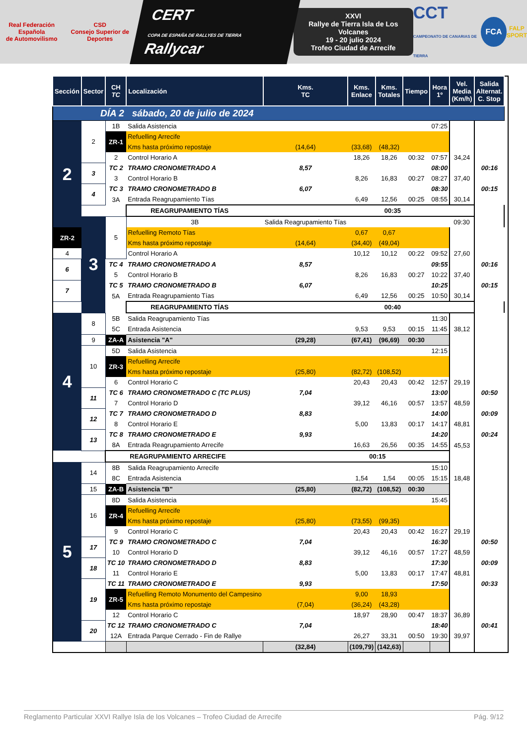Real Federación Española
de Automovilismo
CSD
Consejo Superior de Deportes
CERT
COPA DE ESPAÑA DE RALLYES DE TIERRA Rallycar
XXVI
Rallye de Tierra Isla de Los Volcanes
19 - 20 julio 2024
Trofeo Ciudad de Arrecife
CCT
CAMPEONATO DE CANARIAS DE TIERRA
FCA
FALP
SPORT
| Sección | Sector | CH TC | Localización | Kms. TC | Kms. Enlace | Kms. Totales | Tiempo | Hora 1º | Vel. Media (Km/h) | Salida Alternat. C. Stop | |
| --- | --- | --- | --- | --- | --- | --- | --- | --- | --- | --- | --- |
| DÍA 2 sábado, 20 de julio de 2024 | | | | | | | | | | | |
| 2 | 2 | 1B | Salida Asistencia | | | | | 07:25 | | | |
| | | ZR-1 | Refuelling Arrecife | | | | | | | | |
| | | | Kms hasta próximo repostaje | (14,64) | (33,68) | (48,32) | | | | | |
| | | 2 | Control Horario A | | 18,26 | 18,26 | 00:32 | 07:57 | 34,24 | | |
| | 3 | TC 2 | TRAMO CRONOMETRADO A | 8,57 | | | | 08:00 | | 00:16 | |
| | | 3 | Control Horario B | | 8,26 | 16,83 | 00:27 | 08:27 | 37,40 | | |
| | 4 | TC 3 | TRAMO CRONOMETRADO B | 6,07 | | | | 08:30 | | 00:15 | |
| | | 3A | Entrada Reagrupamiento Tías | | 6,49 | 12,56 | 00:25 | 08:55 | 30,14 | | |
| | | | REAGRUPAMIENTO TÍAS 00:35 | | | | | | | | |
| | 3 | 5 | 3B | Salida Reagrupamiento Tías | | | | | 09:30 | | |
| ZR-2 | | | Refuelling Remoto Tías | | 0,67 | 0,67 | | | | | |
| | | | Kms hasta próximo repostaje | (14,64) | (34,40) | (49,04) | | | | | |
| 4 | | | Control Horario A | | 10,12 | 10,12 | 00:22 | 09:52 | 27,60 | | |
| 6 | | TC 4 | TRAMO CRONOMETRADO A | 8,57 | | | | 09:55 | | 00:16 | |
| | | 5 | Control Horario B | | 8,26 | 16,83 | 00:27 | 10:22 | 37,40 | | |
| 7 | | TC 5 | TRAMO CRONOMETRADO B | 6,07 | | | | 10:25 | | 00:15 | |
| | | 5A | Entrada Reagrupamiento Tías | | 6,49 | 12,56 | 00:25 | 10:50 | 30,14 | | |
| | | | REAGRUPAMIENTO TÍAS 00:40 | | | | | | | | |
| 4 | 8 | 5B | Salida Reagrupamiento Tías | | | | | 11:30 | | | |
| | | 5C | Entrada Asistencia | | 9,53 | 9,53 | 00:15 | 11:45 | 38,12 | | |
| | 9 | ZA-A | Asistencia "A" | (29,28) | (67,41) | (96,69) | 00:30 | | | | |
| | 10 | 5D | Salida Asistencia | | | | | 12:15 | | | |
| | | ZR-3 | Refuelling Arrecife | | | | | | | | |
| | | | Kms hasta próximo repostaje | (25,80) | (82,72) | (108,52) | | | | | |
| | | 6 | Control Horario C | | 20,43 | 20,43 | 00:42 | 12:57 | 29,19 | | |
| | 11 | TC 6 | TRAMO CRONOMETRADO C (TC PLUS) | 7,04 | | | | 13:00 | | 00:50 | |
| | | 7 | Control Horario D | | 39,12 | 46,16 | 00:57 | 13:57 | 48,59 | | |
| | 12 | TC 7 | TRAMO CRONOMETRADO D | 8,83 | | | | 14:00 | | 00:09 | |
| | | 8 | Control Horario E | | 5,00 | 13,83 | 00:17 | 14:17 | 48,81 | | |
| | 13 | TC 8 | TRAMO CRONOMETRADO E | 9,93 | | | | 14:20 | | 00:24 | |
| | | 8A | Entrada Reagrupamiento Arrecife | | 16,63 | 26,56 | 00:35 | 14:55 | 45,53 | | |
| | | REAGRUPAMIENTO ARRECIFE 00:15 | | | | | | | | | |
| 5 | 14 | 8B | Salida Reagrupamiento Arrecife | | | | | 15:10 | | | |
| | | 8C | Entrada Asistencia | | 1,54 | 1,54 | 00:05 | 15:15 | 18,48 | | |
| | 15 | ZA-B | Asistencia "B" | (25,80) | (82,72) | (108,52) | 00:30 | | | | |
| | 16 | 8D | Salida Asistencia | | | | | 15:45 | | | |
| | | ZR-4 | Refuelling Arrecife | | | | | | | | |
| | | | Kms hasta próximo repostaje | (25,80) | (73,55) | (99,35) | | | | | |
| | | 9 | Control Horario C | | 20,43 | 20,43 | 00:42 | 16:27 | 29,19 | | |
| | 17 | TC 9 | TRAMO CRONOMETRADO C | 7,04 | | | | 16:30 | | 00:50 | |
| | | 10 | Control Horario D | | 39,12 | 46,16 | 00:57 | 17:27 | 48,59 | | |
| | 18 | TC 10 | TRAMO CRONOMETRADO D | 8,83 | | | | 17:30 | | 00:09 | |
| | | 11 | Control Horario E | | 5,00 | 13,83 | 00:17 | 17:47 | 48,81 | | |
| | 19 | TC 11 | TRAMO CRONOMETRADO E | 9,93 | | | | 17:50 | | 00:33 | |
| | | ZR-5 | Refuelling Remoto Monumento del Campesino | | 9,00 | 18,93 | | | | | |
| | | | Kms hasta próximo repostaje | (7,04) | (36,24) | (43,28) | | | | | |
| | | 12 | Control Horario C | | 18,97 | 28,90 | 00:47 | 18:37 | 36,89 | | |
| | 20 | TC 12 | TRAMO CRONOMETRADO C | 7,04 | | | | 18:40 | | 00:41 | |
| | | 12A | Entrada Parque Cerrado - Fin de Rallye | | 26,27 | 33,31 | 00:50 | 19:30 | 39,97 | | |
| | | | | (32,84) | (109,79) | (142,63) | | | | | |
Reglamento Particular XXVI Rallye Isla de los Volcanes – Trofeo Ciudad de Arrecife Pág. 9/12